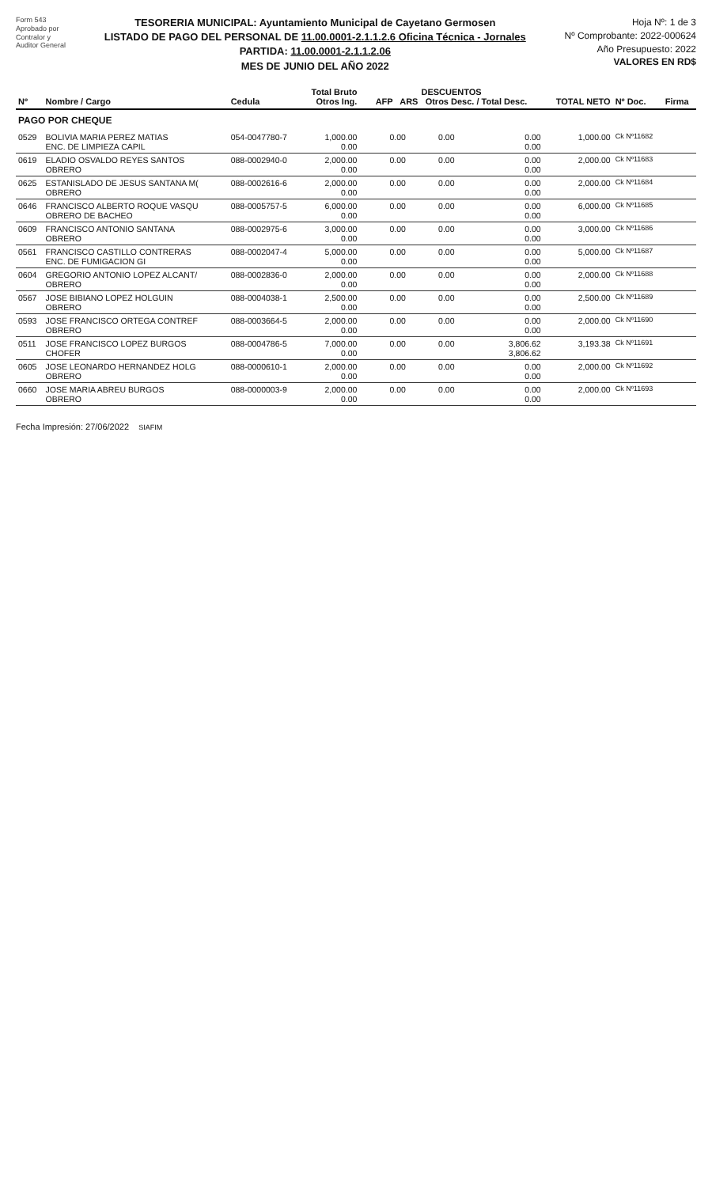Form 543
Aprobado por
Contralor y
Auditor General
TESORERIA MUNICIPAL: Ayuntamiento Municipal de Cayetano Germosen
LISTADO DE PAGO DEL PERSONAL DE 11.00.0001-2.1.1.2.6 Oficina Técnica - Jornales
PARTIDA: 11.00.0001-2.1.1.2.06
MES DE JUNIO DEL AÑO 2022
Hoja Nº: 1 de 3
Nº Comprobante: 2022-000624
Año Presupuesto: 2022
VALORES EN RD$
| Nº | Nombre / Cargo | Cedula | Total Bruto Otros Ing. | DESCUENTOS AFP ARS Otros Desc. / Total Desc. | | | TOTAL NETO | Nº Doc. | Firma |
| --- | --- | --- | --- | --- | --- | --- | --- | --- | --- |
| PAGO POR CHEQUE | | | | | | | | | |
| 0529 | BOLIVIA MARIA PEREZ MATIAS ENC. DE LIMPIEZA CAPIL | 054-0047780-7 | 1,000.00 0.00 | 0.00 | 0.00 | 0.00 0.00 | 1,000.00 | Ck Nº11682 | |
| 0619 | ELADIO OSVALDO REYES SANTOS OBRERO | 088-0002940-0 | 2,000.00 0.00 | 0.00 | 0.00 | 0.00 0.00 | 2,000.00 | Ck Nº11683 | |
| 0625 | ESTANISLADO DE JESUS SANTANA M( OBRERO | 088-0002616-6 | 2,000.00 0.00 | 0.00 | 0.00 | 0.00 0.00 | 2,000.00 | Ck Nº11684 | |
| 0646 | FRANCISCO ALBERTO ROQUE VASQU OBRERO DE BACHEO | 088-0005757-5 | 6,000.00 0.00 | 0.00 | 0.00 | 0.00 0.00 | 6,000.00 | Ck Nº11685 | |
| 0609 | FRANCISCO ANTONIO SANTANA OBRERO | 088-0002975-6 | 3,000.00 0.00 | 0.00 | 0.00 | 0.00 0.00 | 3,000.00 | Ck Nº11686 | |
| 0561 | FRANCISCO CASTILLO CONTRERAS ENC. DE FUMIGACION GI | 088-0002047-4 | 5,000.00 0.00 | 0.00 | 0.00 | 0.00 0.00 | 5,000.00 | Ck Nº11687 | |
| 0604 | GREGORIO ANTONIO LOPEZ ALCANT/ OBRERO | 088-0002836-0 | 2,000.00 0.00 | 0.00 | 0.00 | 0.00 0.00 | 2,000.00 | Ck Nº11688 | |
| 0567 | JOSE BIBIANO LOPEZ HOLGUIN OBRERO | 088-0004038-1 | 2,500.00 0.00 | 0.00 | 0.00 | 0.00 0.00 | 2,500.00 | Ck Nº11689 | |
| 0593 | JOSE FRANCISCO ORTEGA CONTREF OBRERO | 088-0003664-5 | 2,000.00 0.00 | 0.00 | 0.00 | 0.00 0.00 | 2,000.00 | Ck Nº11690 | |
| 0511 | JOSE FRANCISCO LOPEZ BURGOS CHOFER | 088-0004786-5 | 7,000.00 0.00 | 0.00 | 0.00 | 3,806.62 3,806.62 | 3,193.38 | Ck Nº11691 | |
| 0605 | JOSE LEONARDO HERNANDEZ HOLG OBRERO | 088-0000610-1 | 2,000.00 0.00 | 0.00 | 0.00 | 0.00 0.00 | 2,000.00 | Ck Nº11692 | |
| 0660 | JOSE MARIA ABREU BURGOS OBRERO | 088-0000003-9 | 2,000.00 0.00 | 0.00 | 0.00 | 0.00 0.00 | 2,000.00 | Ck Nº11693 | |
Fecha Impresión: 27/06/2022 SIAFIM